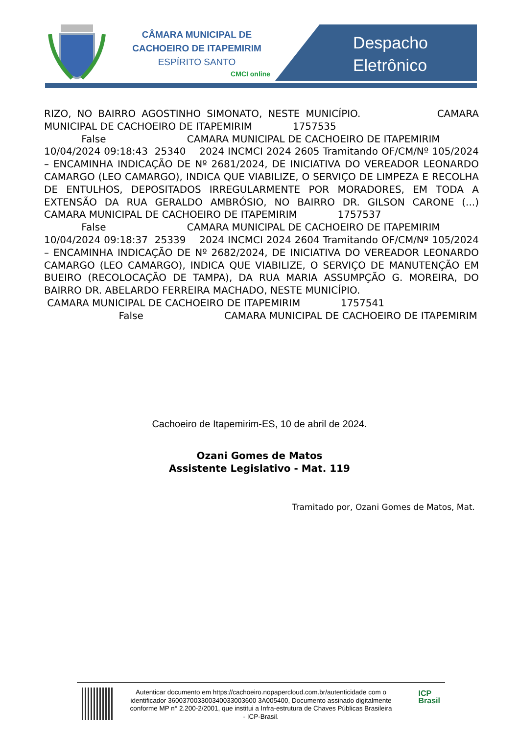CÂMARA MUNICIPAL DE
CACHOEIRO DE ITAPEMIRIM
ESPÍRITO SANTO
CMCI online
Despacho
Eletrônico
RIZO, NO BAIRRO AGOSTINHO SIMONATO, NESTE MUNICÍPIO. CAMARA MUNICIPAL DE CACHOEIRO DE ITAPEMIRIM 1757535 False CAMARA MUNICIPAL DE CACHOEIRO DE ITAPEMIRIM 10/04/2024 09:18:43 25340 2024 INCMCI 2024 2605 Tramitando OF/CM/Nº 105/2024 – ENCAMINHA INDICAÇÃO DE Nº 2681/2024, DE INICIATIVA DO VEREADOR LEONARDO CAMARGO (LEO CAMARGO), INDICA QUE VIABILIZE, O SERVIÇO DE LIMPEZA E RECOLHA DE ENTULHOS, DEPOSITADOS IRREGULARMENTE POR MORADORES, EM TODA A EXTENSÃO DA RUA GERALDO AMBRÓSIO, NO BAIRRO DR. GILSON CARONE (...) CAMARA MUNICIPAL DE CACHOEIRO DE ITAPEMIRIM 1757537 False CAMARA MUNICIPAL DE CACHOEIRO DE ITAPEMIRIM 10/04/2024 09:18:37 25339 2024 INCMCI 2024 2604 Tramitando OF/CM/Nº 105/2024 – ENCAMINHA INDICAÇÃO DE Nº 2682/2024, DE INICIATIVA DO VEREADOR LEONARDO CAMARGO (LEO CAMARGO), INDICA QUE VIABILIZE, O SERVIÇO DE MANUTENÇÃO EM BUEIRO (RECOLOCAÇÃO DE TAMPA), DA RUA MARIA ASSUMPÇÃO G. MOREIRA, DO BAIRRO DR. ABELARDO FERREIRA MACHADO, NESTE MUNICÍPIO. CAMARA MUNICIPAL DE CACHOEIRO DE ITAPEMIRIM 1757541 False CAMARA MUNICIPAL DE CACHOEIRO DE ITAPEMIRIM
Cachoeiro de Itapemirim-ES, 10 de abril de 2024.
Ozani Gomes de Matos
Assistente Legislativo - Mat. 119
Tramitado por, Ozani Gomes de Matos, Mat.
Autenticar documento em https://cachoeiro.nopapercloud.com.br/autenticidade com o identificador 360037003300340033003600 3A005400, Documento assinado digitalmente conforme MP n° 2.200-2/2001, que institui a Infra-estrutura de Chaves Públicas Brasileira - ICP-Brasil.
ICP
Brasil